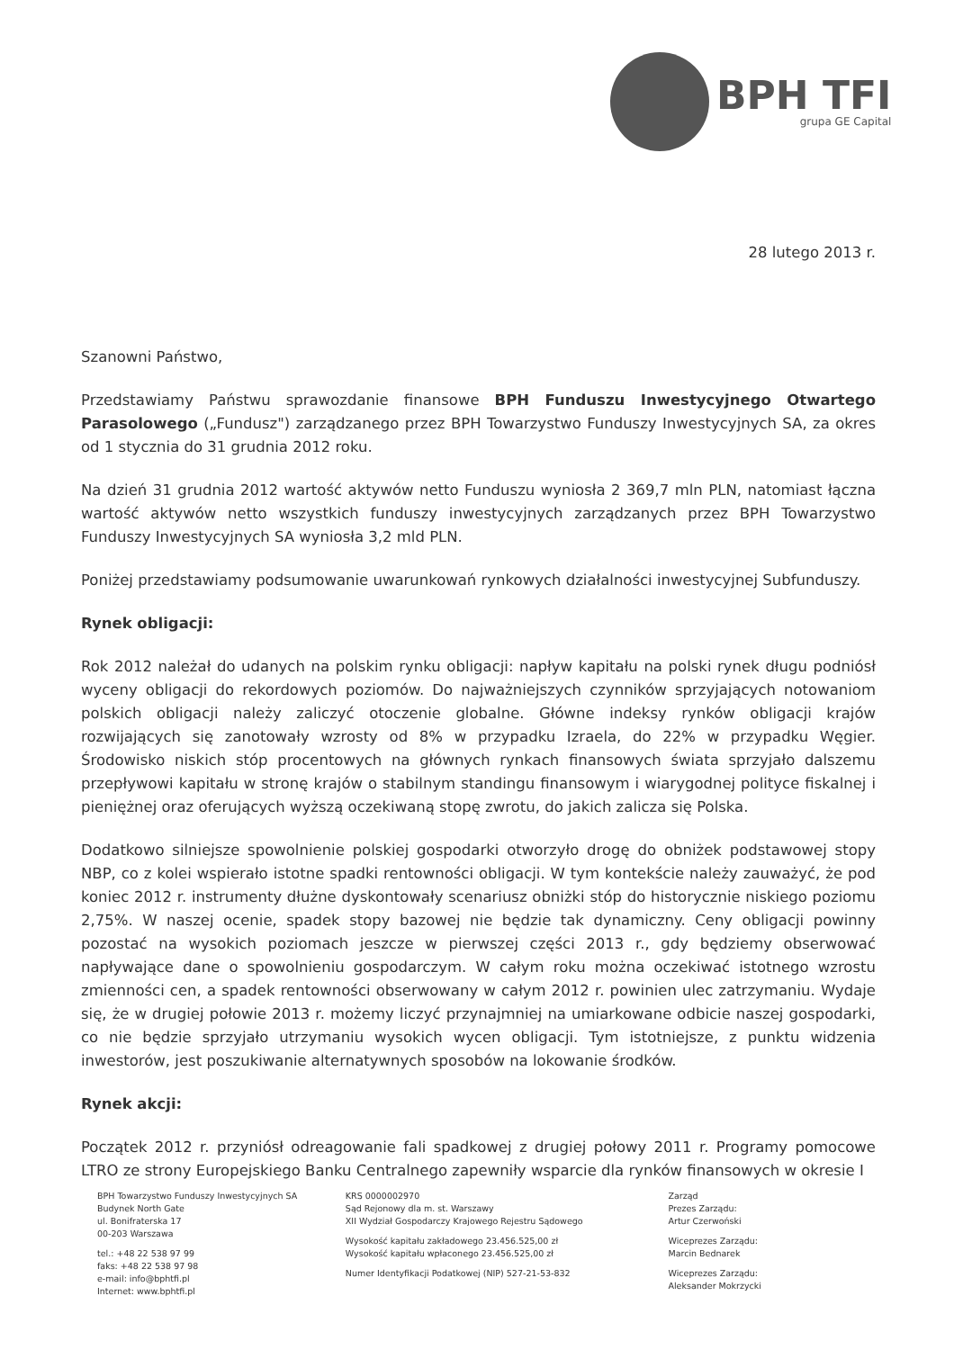BPH TFI
grupa GE Capital
28 lutego 2013 r.
Szanowni Państwo,
Przedstawiamy Państwu sprawozdanie finansowe BPH Funduszu Inwestycyjnego Otwartego Parasolowego („Fundusz") zarządzanego przez BPH Towarzystwo Funduszy Inwestycyjnych SA, za okres od 1 stycznia do 31 grudnia 2012 roku.
Na dzień 31 grudnia 2012 wartość aktywów netto Funduszu wyniosła 2 369,7 mln PLN, natomiast łączna wartość aktywów netto wszystkich funduszy inwestycyjnych zarządzanych przez BPH Towarzystwo Funduszy Inwestycyjnych SA wyniosła 3,2 mld PLN.
Poniżej przedstawiamy podsumowanie uwarunkowań rynkowych działalności inwestycyjnej Subfunduszy.
Rynek obligacji:
Rok 2012 należał do udanych na polskim rynku obligacji: napływ kapitału na polski rynek długu podniósł wyceny obligacji do rekordowych poziomów. Do najważniejszych czynników sprzyjających notowaniom polskich obligacji należy zaliczyć otoczenie globalne. Główne indeksy rynków obligacji krajów rozwijających się zanotowały wzrosty od 8% w przypadku Izraela, do 22% w przypadku Węgier. Środowisko niskich stóp procentowych na głównych rynkach finansowych świata sprzyjało dalszemu przepływowi kapitału w stronę krajów o stabilnym standingu finansowym i wiarygodnej polityce fiskalnej i pieniężnej oraz oferujących wyższą oczekiwaną stopę zwrotu, do jakich zalicza się Polska.
Dodatkowo silniejsze spowolnienie polskiej gospodarki otworzyło drogę do obniżek podstawowej stopy NBP, co z kolei wspierało istotne spadki rentowności obligacji. W tym kontekście należy zauważyć, że pod koniec 2012 r. instrumenty dłużne dyskontowały scenariusz obniżki stóp do historycznie niskiego poziomu 2,75%. W naszej ocenie, spadek stopy bazowej nie będzie tak dynamiczny. Ceny obligacji powinny pozostać na wysokich poziomach jeszcze w pierwszej części 2013 r., gdy będziemy obserwować napływające dane o spowolnieniu gospodarczym. W całym roku można oczekiwać istotnego wzrostu zmienności cen, a spadek rentowności obserwowany w całym 2012 r. powinien ulec zatrzymaniu. Wydaje się, że w drugiej połowie 2013 r. możemy liczyć przynajmniej na umiarkowane odbicie naszej gospodarki, co nie będzie sprzyjało utrzymaniu wysokich wycen obligacji. Tym istotniejsze, z punktu widzenia inwestorów, jest poszukiwanie alternatywnych sposobów na lokowanie środków.
Rynek akcji:
Początek 2012 r. przyniósł odreagowanie fali spadkowej z drugiej połowy 2011 r. Programy pomocowe LTRO ze strony Europejskiego Banku Centralnego zapewniły wsparcie dla rynków finansowych w okresie I
BPH Towarzystwo Funduszy Inwestycyjnych SA
Budynek North Gate
ul. Bonifraterska 17
00-203 Warszawa
tel.: +48 22 538 97 99
faks: +48 22 538 97 98
e-mail: info@bphtfi.pl
Internet: www.bphtfi.pl
KRS 0000002970
Sąd Rejonowy dla m. st. Warszawy
XII Wydział Gospodarczy Krajowego Rejestru Sądowego
Wysokość kapitału zakładowego 23.456.525,00 zł
Wysokość kapitału wpłaconego 23.456.525,00 zł
Numer Identyfikacji Podatkowej (NIP) 527-21-53-832
Zarząd
Prezes Zarządu:
Artur Czerwoński
Wiceprezes Zarządu:
Marcin Bednarek
Wiceprezes Zarządu:
Aleksander Mokrzycki